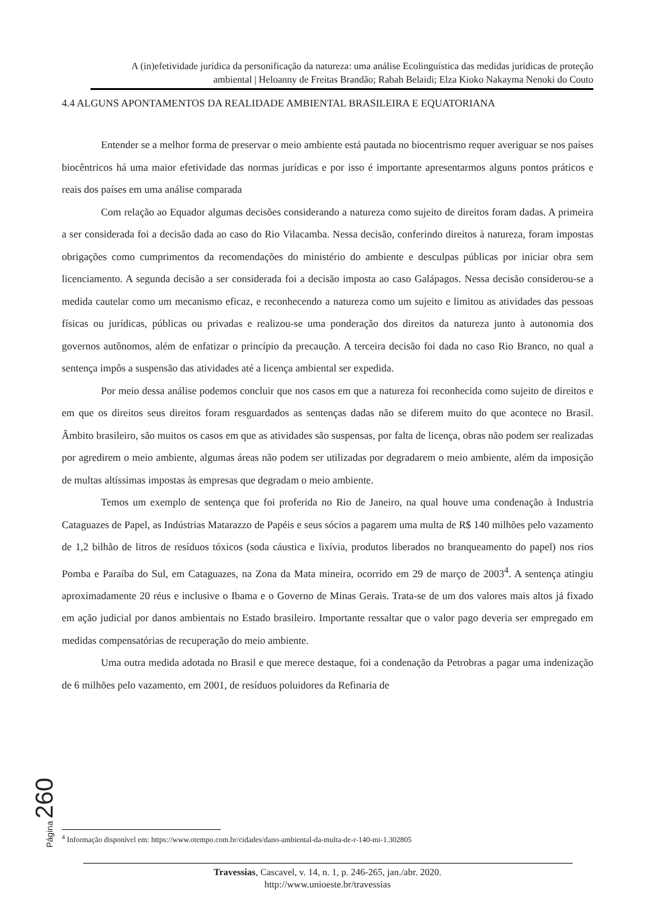A (in)efetividade jurídica da personificação da natureza: uma análise Ecolinguística das medidas jurídicas de proteção ambiental | Heloanny de Freitas Brandão; Rabah Belaidi; Elza Kioko Nakayma Nenoki do Couto
4.4 ALGUNS APONTAMENTOS DA REALIDADE AMBIENTAL BRASILEIRA E EQUATORIANA
Entender se a melhor forma de preservar o meio ambiente está pautada no biocentrismo requer averiguar se nos países biocêntricos há uma maior efetividade das normas jurídicas e por isso é importante apresentarmos alguns pontos práticos e reais dos países em uma análise comparada
Com relação ao Equador algumas decisões considerando a natureza como sujeito de direitos foram dadas. A primeira a ser considerada foi a decisão dada ao caso do Rio Vilacamba. Nessa decisão, conferindo direitos à natureza, foram impostas obrigações como cumprimentos da recomendações do ministério do ambiente e desculpas públicas por iniciar obra sem licenciamento. A segunda decisão a ser considerada foi a decisão imposta ao caso Galápagos. Nessa decisão considerou-se a medida cautelar como um mecanismo eficaz, e reconhecendo a natureza como um sujeito e limitou as atividades das pessoas físicas ou jurídicas, públicas ou privadas e realizou-se uma ponderação dos direitos da natureza junto à autonomia dos governos autônomos, além de enfatizar o princípio da precaução. A terceira decisão foi dada no caso Rio Branco, no qual a sentença impôs a suspensão das atividades até a licença ambiental ser expedida.
Por meio dessa análise podemos concluir que nos casos em que a natureza foi reconhecida como sujeito de direitos e em que os direitos seus direitos foram resguardados as sentenças dadas não se diferem muito do que acontece no Brasil. Âmbito brasileiro, são muitos os casos em que as atividades são suspensas, por falta de licença, obras não podem ser realizadas por agredirem o meio ambiente, algumas áreas não podem ser utilizadas por degradarem o meio ambiente, além da imposição de multas altíssimas impostas às empresas que degradam o meio ambiente.
Temos um exemplo de sentença que foi proferida no Rio de Janeiro, na qual houve uma condenação à Industria Cataguazes de Papel, as Indústrias Matarazzo de Papéis e seus sócios a pagarem uma multa de R$ 140 milhões pelo vazamento de 1,2 bilhão de litros de resíduos tóxicos (soda cáustica e lixívia, produtos liberados no branqueamento do papel) nos rios Pomba e Paraíba do Sul, em Cataguazes, na Zona da Mata mineira, ocorrido em 29 de março de 2003<sup>4</sup>. A sentença atingiu aproximadamente 20 réus e inclusive o Ibama e o Governo de Minas Gerais. Trata-se de um dos valores mais altos já fixado em ação judicial por danos ambientais no Estado brasileiro. Importante ressaltar que o valor pago deveria ser empregado em medidas compensatórias de recuperação do meio ambiente.
Uma outra medida adotada no Brasil e que merece destaque, foi a condenação da Petrobras a pagar uma indenização de 6 milhões pelo vazamento, em 2001, de resíduos poluidores da Refinaria de
Página 260
<sup>4</sup> Informação disponível em: https://www.otempo.com.br/cidades/dano-ambiental-da-multa-de-r-140-mi-1.302805
Travessias, Cascavel, v. 14, n. 1, p. 246-265, jan./abr. 2020.
http://www.unioeste.br/travessias